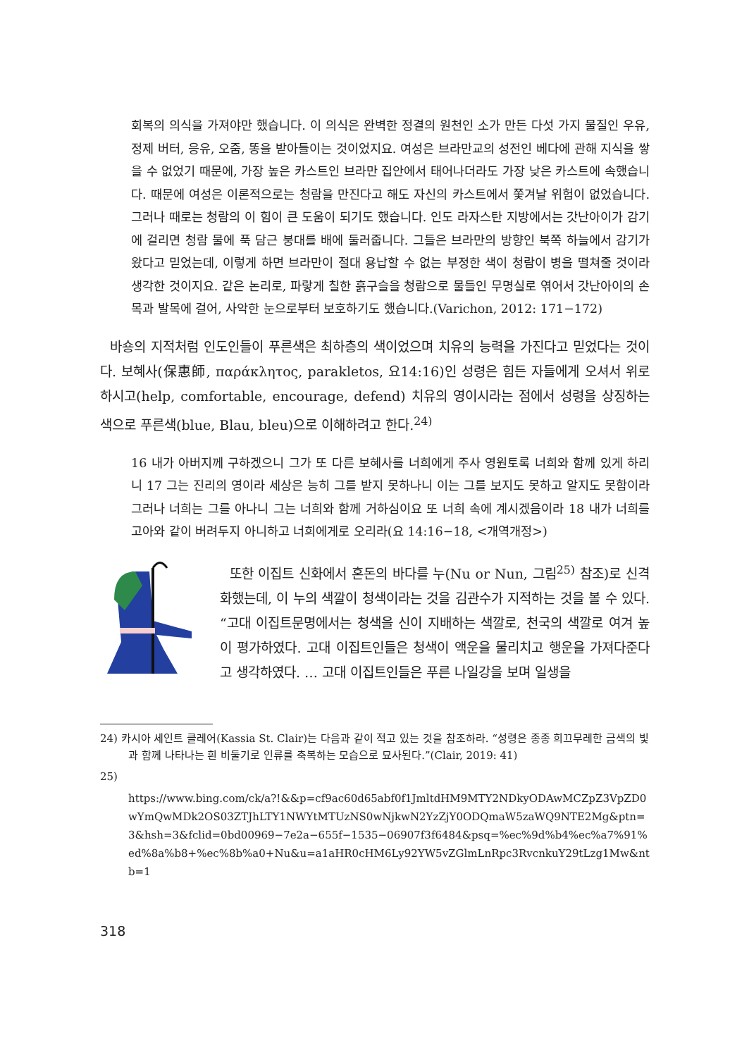회복의 의식을 가져야만 했습니다. 이 의식은 완벽한 정결의 원천인 소가 만든 다섯 가지 물질인 우유, 정제 버터, 응유, 오줌, 똥을 받아들이는 것이었지요. 여성은 브라만교의 성전인 베다에 관해 지식을 쌓을 수 없었기 때문에, 가장 높은 카스트인 브라만 집안에서 태어나더라도 가장 낮은 카스트에 속했습니다. 때문에 여성은 이론적으로는 청람을 만진다고 해도 자신의 카스트에서 쫓겨날 위험이 없었습니다. 그러나 때로는 청람의 이 힘이 큰 도움이 되기도 했습니다. 인도 라자스탄 지방에서는 갓난아이가 감기에 걸리면 청람 물에 푹 담근 붕대를 배에 둘러줍니다. 그들은 브라만의 방향인 북쪽 하늘에서 감기가 왔다고 믿었는데, 이렇게 하면 브라만이 절대 용납할 수 없는 부정한 색이 청람이 병을 떨쳐줄 것이라 생각한 것이지요. 같은 논리로, 파랗게 칠한 흙구슬을 청람으로 물들인 무명실로 엮어서 갓난아이의 손목과 발목에 걸어, 사악한 눈으로부터 보호하기도 했습니다.(Varichon, 2012: 171−172)
바숑의 지적처럼 인도인들이 푸른색은 최하층의 색이었으며 치유의 능력을 가진다고 믿었다는 것이다. 보혜사(保惠師, παράκλητος, parakletos, 요14:16)인 성령은 힘든 자들에게 오셔서 위로하시고(help, comfortable, encourage, defend) 치유의 영이시라는 점에서 성령을 상징하는 색으로 푸른색(blue, Blau, bleu)으로 이해하려고 한다.<sup>24)</sup>
16 내가 아버지께 구하겠으니 그가 또 다른 보혜사를 너희에게 주사 영원토록 너희와 함께 있게 하리니 17 그는 진리의 영이라 세상은 능히 그를 받지 못하나니 이는 그를 보지도 못하고 알지도 못함이라 그러나 너희는 그를 아나니 그는 너희와 함께 거하심이요 또 너희 속에 계시겠음이라 18 내가 너희를 고아와 같이 버려두지 아니하고 너희에게로 오리라(요 14:16−18, <개역개정>)
또한 이집트 신화에서 혼돈의 바다를 누(Nu or Nun, 그림<sup>25)</sup> 참조)로 신격화했는데, 이 누의 색깔이 청색이라는 것을 김관수가 지적하는 것을 볼 수 있다. “고대 이집트문명에서는 청색을 신이 지배하는 색깔로, 천국의 색깔로 여겨 높이 평가하였다. 고대 이집트인들은 청색이 액운을 물리치고 행운을 가져다준다고 생각하였다. … 고대 이집트인들은 푸른 나일강을 보며 일생을
24) 카시아 세인트 클레어(Kassia St. Clair)는 다음과 같이 적고 있는 것을 참조하라. “성령은 종종 희끄무레한 금색의 빛과 함께 나타나는 흰 비둘기로 인류를 축복하는 모습으로 묘사된다.”(Clair, 2019: 41)
25)
https://www.bing.com/ck/a?!&&p=cf9ac60d65abf0f1JmltdHM9MTY2NDkyODAwMCZpZ3VpZD0wYmQwMDk2OS03ZTJhLTY1NWYtMTUzNS0wNjkwN2YzZjY0ODQmaW5zaWQ9NTE2Mg&ptn=3&hsh=3&fclid=0bd00969−7e2a−655f−1535−06907f3f6484&psq=%ec%9d%b4%ec%a7%91%ed%8a%b8+%ec%8b%a0+Nu&u=a1aHR0cHM6Ly92YW5vZGlmLnRpc3RvcnkuY29tLzg1Mw&ntb=1
318